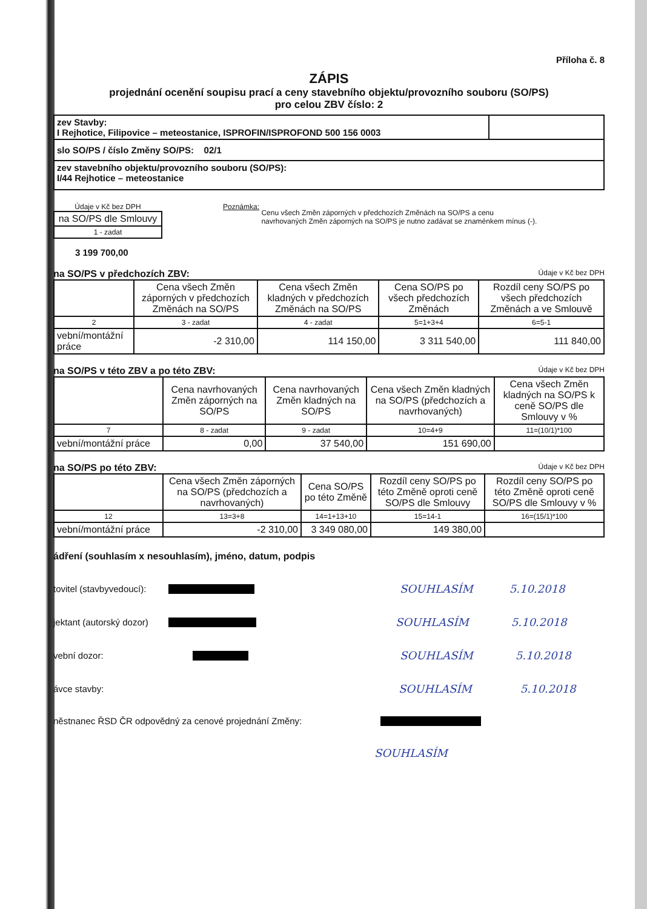Příloha č. 8
ZÁPIS
projednání ocenění soupisu prací a ceny stavebního objektu/provozního souboru (SO/PS)
pro celou ZBV číslo: 2
| zev Stavby: I Rejhotice, Filipovice – meteostanice, ISPROFIN/ISPROFOND 500 156 0003 | |
| slo SO/PS / číslo Změny SO/PS: 02/1 | |
| zev stavebního objektu/provozního souboru (SO/PS): I/44 Rejhotice – meteostanice | |
Údaje v Kč bez DPH
| na SO/PS dle Smlouvy |
| 1 - zadat |
3 199 700,00
Poznámka: Cenu všech Změn záporných v předchozích Změnách na SO/PS a cenu
navrhovaných Změn záporných na SO/PS je nutno zadávat se znaménkem mínus (-).
na SO/PS v předchozích ZBV: Údaje v Kč bez DPH
| | Cena všech Změn záporných v předchozích Změnách na SO/PS | Cena všech Změn kladných v předchozích Změnách na SO/PS | Cena SO/PS po všech předchozích Změnách | Rozdíl ceny SO/PS po všech předchozích Změnách a ve Smlouvě |
| --- | --- | --- | --- | --- |
| 2 | 3 - zadat | 4 - zadat | 5=1+3+4 | 6=5-1 |
| vební/montážní práce | -2 310,00 | 114 150,00 | 3 311 540,00 | 111 840,00 |
na SO/PS v této ZBV a po této ZBV: Údaje v Kč bez DPH
| | Cena navrhovaných Změn záporných na SO/PS | Cena navrhovaných Změn kladných na SO/PS | Cena všech Změn kladných na SO/PS (předchozích a navrhovaných) | Cena všech Změn kladných na SO/PS k ceně SO/PS dle Smlouvy v % |
| --- | --- | --- | --- | --- |
| 7 | 8 - zadat | 9 - zadat | 10=4+9 | 11=(10/1)*100 |
| vební/montážní práce | 0,00 | 37 540,00 | 151 690,00 | |
na SO/PS po této ZBV: Údaje v Kč bez DPH
| | Cena všech Změn záporných na SO/PS (předchozích a navrhovaných) | Cena SO/PS po této Změně | Rozdíl ceny SO/PS po této Změně oproti ceně SO/PS dle Smlouvy | Rozdíl ceny SO/PS po této Změně oproti ceně SO/PS dle Smlouvy v % |
| --- | --- | --- | --- | --- |
| 12 | 13=3+8 | 14=1+13+10 | 15=14-1 | 16=(15/1)*100 |
| vební/montážní práce | -2 310,00 | 3 349 080,00 | 149 380,00 | |
ádření (souhlasím x nesouhlasím), jméno, datum, podpis
tovitel (stavbyvedoucí): SOUHLASÍM 5.10.2018
jektant (autorský dozor) SOUHLASÍM 5.10.2018
vební dozor: SOUHLASÍM 5.10.2018
ávce stavby: SOUHLASÍM 5.10.2018
něstnanec ŘSD ČR odpovědný za cenové projednání Změny:
SOUHLASÍM